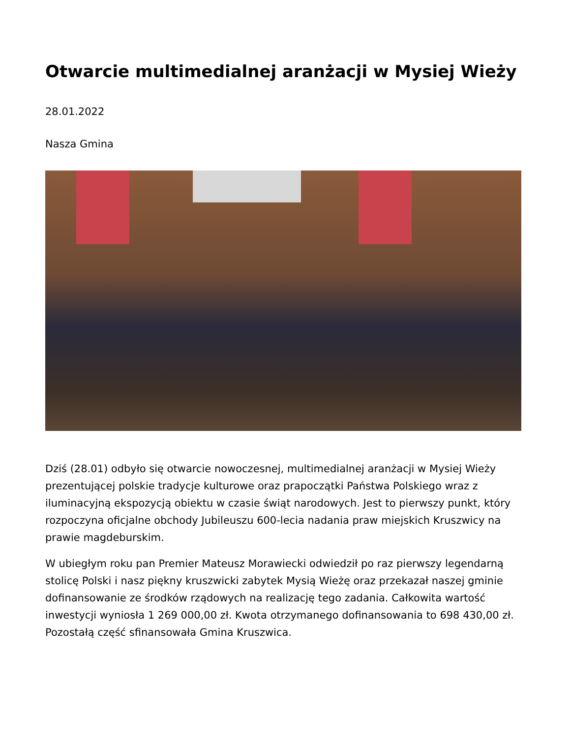Otwarcie multimedialnej aranżacji w Mysiej Wieży
28.01.2022
Nasza Gmina
Dziś (28.01) odbyło się otwarcie nowoczesnej, multimedialnej aranżacji w Mysiej Wieży prezentującej polskie tradycje kulturowe oraz prapoczątki Państwa Polskiego wraz z iluminacyjną ekspozycją obiektu w czasie świąt narodowych. Jest to pierwszy punkt, który rozpoczyna oficjalne obchody Jubileuszu 600-lecia nadania praw miejskich Kruszwicy na prawie magdeburskim.
W ubiegłym roku pan Premier Mateusz Morawiecki odwiedził po raz pierwszy legendarną stolicę Polski i nasz piękny kruszwicki zabytek Mysią Wieżę oraz przekazał naszej gminie dofinansowanie ze środków rządowych na realizację tego zadania. Całkowita wartość inwestycji wyniosła 1 269 000,00 zł. Kwota otrzymanego dofinansowania to 698 430,00 zł. Pozostałą część sfinansowała Gmina Kruszwica.